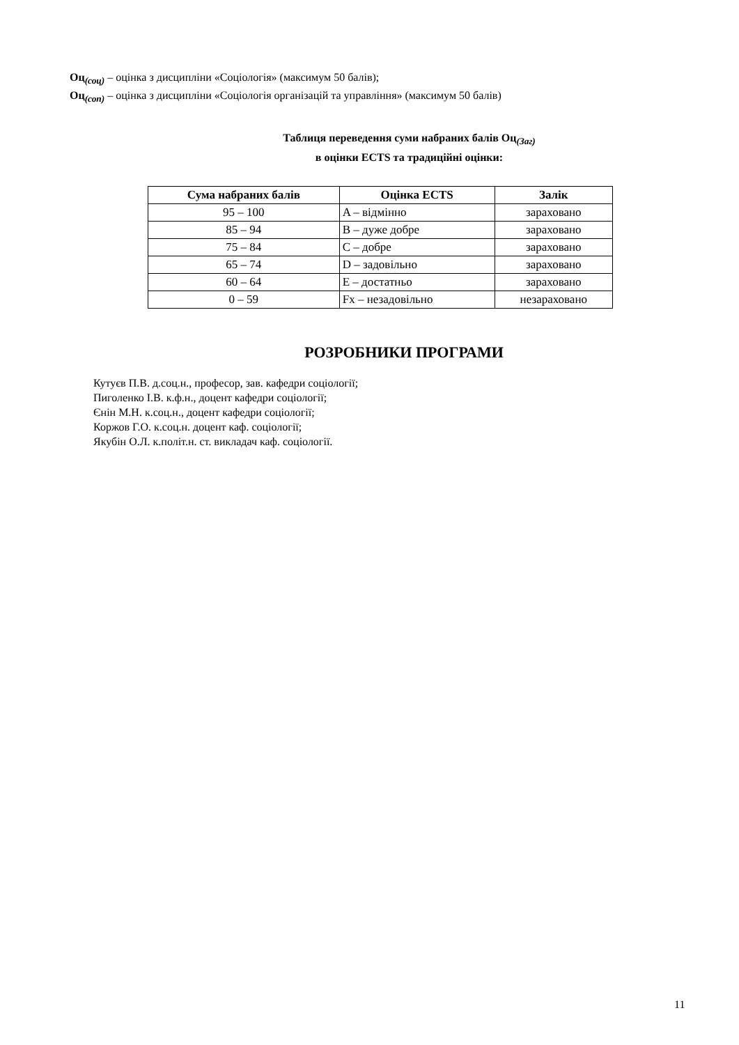Оц<sub>(соц)</sub> – оцінка з дисципліни «Соціологія» (максимум 50 балів);
Оц<sub>(соп)</sub> – оцінка з дисципліни «Соціологія організацій та управління» (максимум 50 балів)
Таблиця переведення суми набраних балів Оц<sub>(Заг)</sub>
в оцінки ECTS та традиційні оцінки:
| Сума набраних балів | Оцінка ECTS | Залік |
| --- | --- | --- |
| 95 – 100 | A – відмінно | зараховано |
| 85 – 94 | B – дуже добре | зараховано |
| 75 – 84 | C – добре | зараховано |
| 65 – 74 | D – задовільно | зараховано |
| 60 – 64 | E – достатньо | зараховано |
| 0 – 59 | Fx – незадовільно | незараховано |
РОЗРОБНИКИ ПРОГРАМИ
Кутуєв П.В. д.соц.н., професор, зав. кафедри соціології;
Пиголенко І.В. к.ф.н., доцент кафедри соціології;
Єнін М.Н. к.соц.н., доцент кафедри соціології;
Коржов Г.О. к.соц.н. доцент каф. соціології;
Якубін О.Л. к.політ.н. ст. викладач каф. соціології.
11